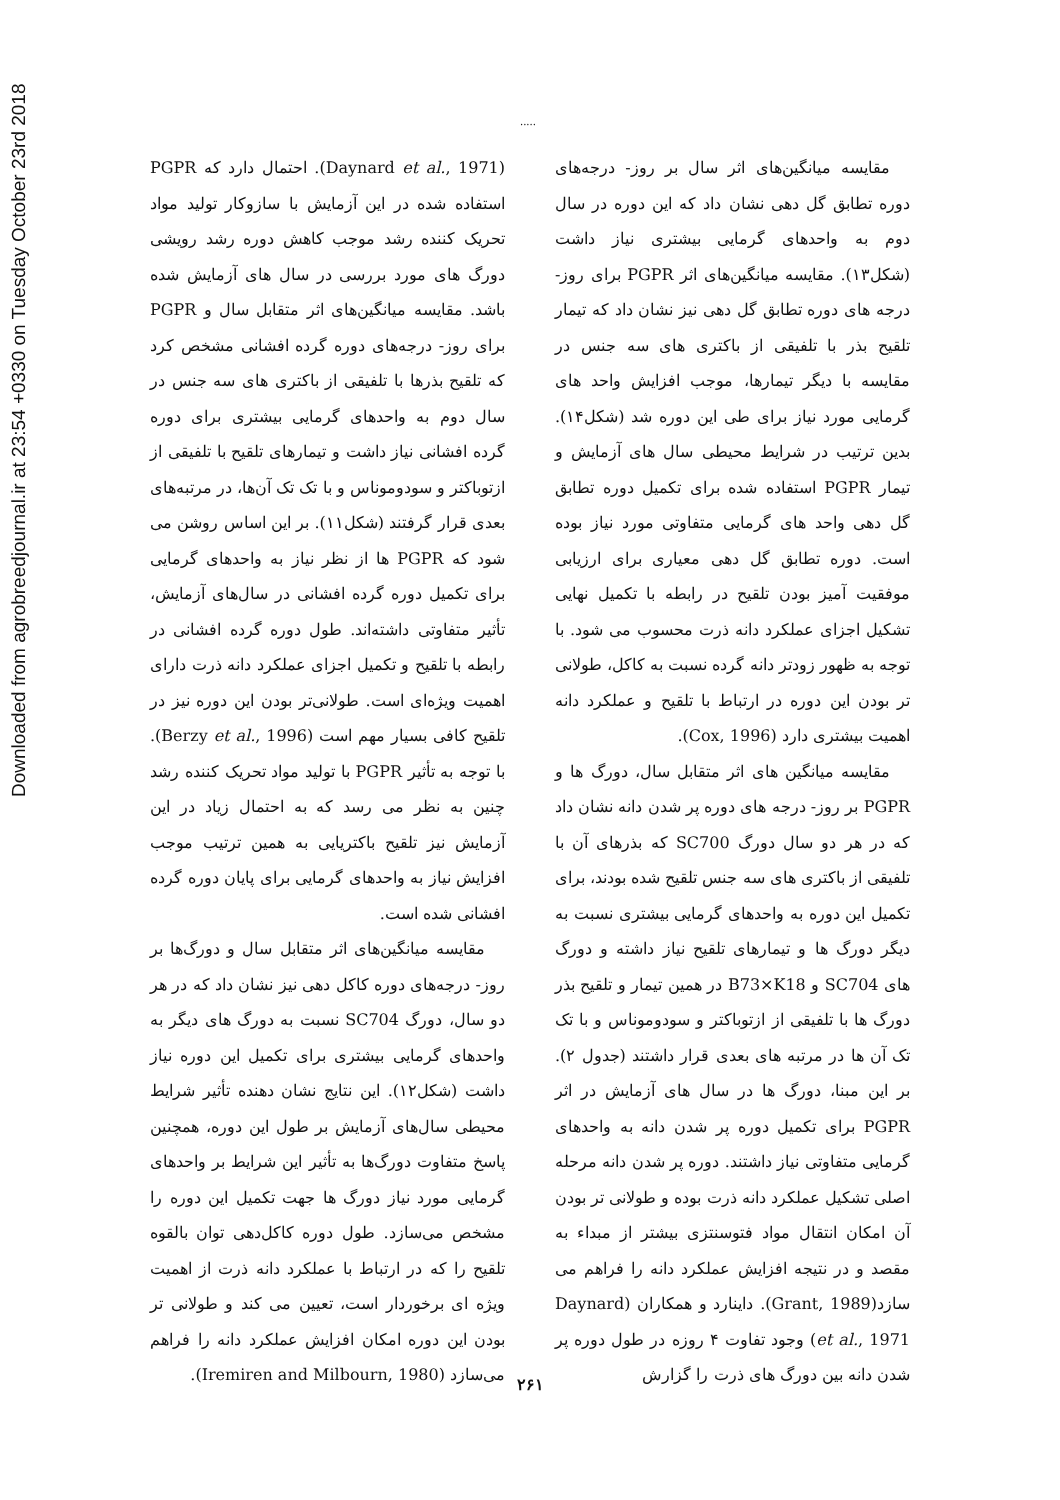Downloaded from agrobreedjournal.ir at 23:54 +0330 on Tuesday October 23rd 2018
.....
(Daynard et al., 1971). احتمال دارد که PGPR استفاده شده در این آزمایش با سازوکار تولید مواد تحریک کننده رشد موجب کاهش دوره رشد رویشی دورگ های مورد بررسی در سال های آزمایش شده باشد. مقایسه میانگین‌های اثر متقابل سال و PGPR برای روز- درجه‌های دوره گرده افشانی مشخص کرد که تلقیح بذرها با تلفیقی از باکتری های سه جنس در سال دوم به واحدهای گرمایی بیشتری برای دوره گرده افشانی نیاز داشت و تیمارهای تلقیح با تلفیقی از ازتوباکتر و سودوموناس و با تک تک آن‌ها، در مرتبه‌های بعدی قرار گرفتند (شکل۱۱). بر این اساس روشن می شود که PGPR ها از نظر نیاز به واحدهای گرمایی برای تکمیل دوره گرده افشانی در سال‌های آزمایش، تأثیر متفاوتی داشته‌اند. طول دوره گرده افشانی در رابطه با تلقیح و تکمیل اجزای عملکرد دانه ذرت دارای اهمیت ویژه‌ای است. طولانی‌تر بودن این دوره نیز در تلقیح کافی بسیار مهم است (Berzy et al., 1996). با توجه به تأثیر PGPR با تولید مواد تحریک کننده رشد چنین به نظر می رسد که به احتمال زیاد در این آزمایش نیز تلقیح باکتریایی به همین ترتیب موجب افزایش نیاز به واحدهای گرمایی برای پایان دوره گرده افشانی شده است.
مقایسه میانگین‌های اثر متقابل سال و دورگ‌ها بر روز- درجه‌های دوره کاکل دهی نیز نشان داد که در هر دو سال، دورگ SC704 نسبت به دورگ های دیگر به واحدهای گرمایی بیشتری برای تکمیل این دوره نیاز داشت (شکل۱۲). این نتایج نشان دهنده تأثیر شرایط محیطی سال‌های آزمایش بر طول این دوره، همچنین پاسخ متفاوت دورگ‌ها به تأثیر این شرایط بر واحدهای گرمایی مورد نیاز دورگ ها جهت تکمیل این دوره را مشخص می‌سازد. طول دوره کاکل‌دهی توان بالقوه تلقیح را که در ارتباط با عملکرد دانه ذرت از اهمیت ویژه ای برخوردار است، تعیین می کند و طولانی تر بودن این دوره امکان افزایش عملکرد دانه را فراهم می‌سازد (Iremiren and Milbourn, 1980).
مقایسه میانگین‌های اثر سال بر روز- درجه‌های دوره تطابق گل دهی نشان داد که این دوره در سال دوم به واحدهای گرمایی بیشتری نیاز داشت (شکل۱۳). مقایسه میانگین‌های اثر PGPR برای روز- درجه های دوره تطابق گل دهی نیز نشان داد که تیمار تلقیح بذر با تلفیقی از باکتری های سه جنس در مقایسه با دیگر تیمارها، موجب افزایش واحد های گرمایی مورد نیاز برای طی این دوره شد (شکل۱۴). بدین ترتیب در شرایط محیطی سال های آزمایش و تیمار PGPR استفاده شده برای تکمیل دوره تطابق گل دهی واحد های گرمایی متفاوتی مورد نیاز بوده است. دوره تطابق گل دهی معیاری برای ارزیابی موفقیت آمیز بودن تلقیح در رابطه با تکمیل نهایی تشکیل اجزای عملکرد دانه ذرت محسوب می شود. با توجه به ظهور زودتر دانه گرده نسبت به کاکل، طولانی تر بودن این دوره در ارتباط با تلقیح و عملکرد دانه اهمیت بیشتری دارد (Cox, 1996).
مقایسه میانگین های اثر متقابل سال، دورگ ها و PGPR بر روز- درجه های دوره پر شدن دانه نشان داد که در هر دو سال دورگ SC700 که بذرهای آن با تلفیقی از باکتری های سه جنس تلقیح شده بودند، برای تکمیل این دوره به واحدهای گرمایی بیشتری نسبت به دیگر دورگ ها و تیمارهای تلقیح نیاز داشته و دورگ های SC704 و B73×K18 در همین تیمار و تلقیح بذر دورگ ها با تلفیقی از ازتوباکتر و سودوموناس و با تک تک آن ها در مرتبه های بعدی قرار داشتند (جدول ۲). بر این مبنا، دورگ ها در سال های آزمایش در اثر PGPR برای تکمیل دوره پر شدن دانه به واحدهای گرمایی متفاوتی نیاز داشتند. دوره پر شدن دانه مرحله اصلی تشکیل عملکرد دانه ذرت بوده و طولانی تر بودن آن امکان انتقال مواد فتوسنتزی بیشتر از مبداء به مقصد و در نتیجه افزایش عملکرد دانه را فراهم می سازد(Grant, 1989). داینارد و همکاران (Daynard et al., 1971) وجود تفاوت ۴ روزه در طول دوره پر شدن دانه بین دورگ های ذرت را گزارش
۲۶۱